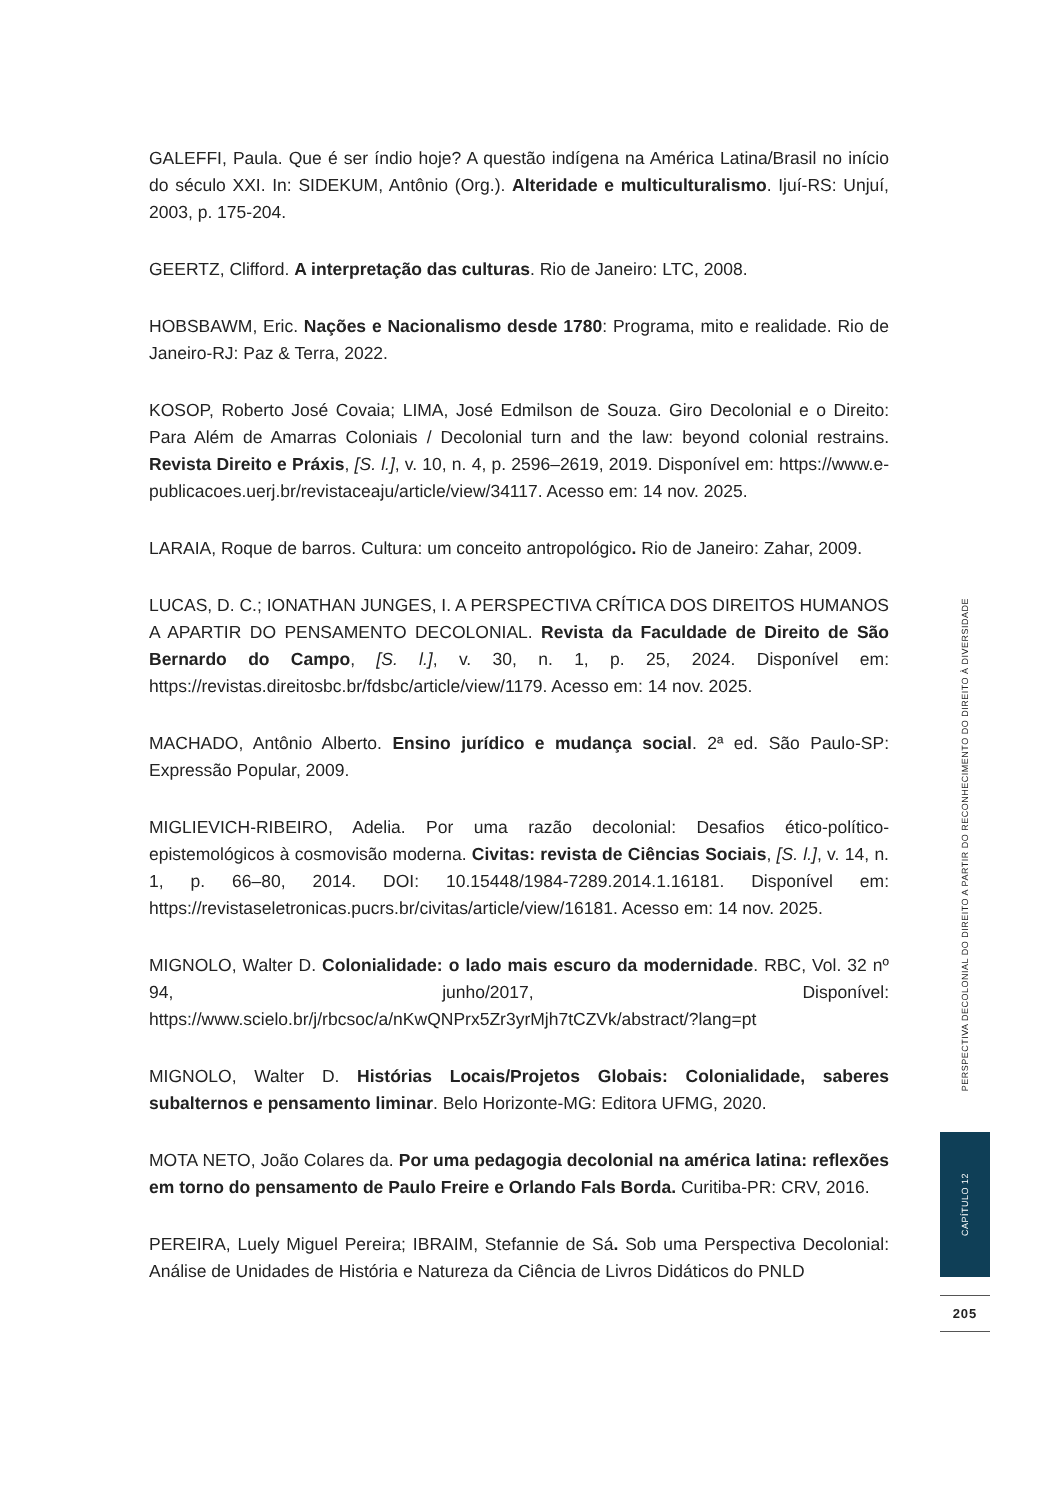GALEFFI, Paula. Que é ser índio hoje? A questão indígena na América Latina/Brasil no início do século XXI. In: SIDEKUM, Antônio (Org.). Alteridade e multiculturalismo. Ijuí-RS: Unjuí, 2003, p. 175-204.
GEERTZ, Clifford. A interpretação das culturas. Rio de Janeiro: LTC, 2008.
HOBSBAWM, Eric. Nações e Nacionalismo desde 1780: Programa, mito e realidade. Rio de Janeiro-RJ: Paz & Terra, 2022.
KOSOP, Roberto José Covaia; LIMA, José Edmilson de Souza. Giro Decolonial e o Direito: Para Além de Amarras Coloniais / Decolonial turn and the law: beyond colonial restrains. Revista Direito e Práxis, [S. l.], v. 10, n. 4, p. 2596–2619, 2019. Disponível em: https://www.e-publicacoes.uerj.br/revistaceaju/article/view/34117. Acesso em: 14 nov. 2025.
LARAIA, Roque de barros. Cultura: um conceito antropológico. Rio de Janeiro: Zahar, 2009.
LUCAS, D. C.; IONATHAN JUNGES, I. A PERSPECTIVA CRÍTICA DOS DIREITOS HUMANOS A APARTIR DO PENSAMENTO DECOLONIAL. Revista da Faculdade de Direito de São Bernardo do Campo, [S. l.], v. 30, n. 1, p. 25, 2024. Disponível em: https://revistas.direitosbc.br/fdsbc/article/view/1179. Acesso em: 14 nov. 2025.
MACHADO, Antônio Alberto. Ensino jurídico e mudança social. 2ª ed. São Paulo-SP: Expressão Popular, 2009.
MIGLIEVICH-RIBEIRO, Adelia. Por uma razão decolonial: Desafios ético-político-epistemológicos à cosmovisão moderna. Civitas: revista de Ciências Sociais, [S. l.], v. 14, n. 1, p. 66–80, 2014. DOI: 10.15448/1984-7289.2014.1.16181. Disponível em: https://revistaseletronicas.pucrs.br/civitas/article/view/16181. Acesso em: 14 nov. 2025.
MIGNOLO, Walter D. Colonialidade: o lado mais escuro da modernidade. RBC, Vol. 32 nº 94, junho/2017, Disponível: https://www.scielo.br/j/rbcsoc/a/nKwQNPrx5Zr3yrMjh7tCZVk/abstract/?lang=pt
MIGNOLO, Walter D. Histórias Locais/Projetos Globais: Colonialidade, saberes subalternos e pensamento liminar. Belo Horizonte-MG: Editora UFMG, 2020.
MOTA NETO, João Colares da. Por uma pedagogia decolonial na américa latina: reflexões em torno do pensamento de Paulo Freire e Orlando Fals Borda. Curitiba-PR: CRV, 2016.
PEREIRA, Luely Miguel Pereira; IBRAIM, Stefannie de Sá. Sob uma Perspectiva Decolonial: Análise de Unidades de História e Natureza da Ciência de Livros Didáticos do PNLD
PERSPECTIVA DECOLONIAL DO DIREITO A PARTIR DO RECONHECIMENTO DO DIREITO À DIVERSIDADE
CAPÍTULO 12
205